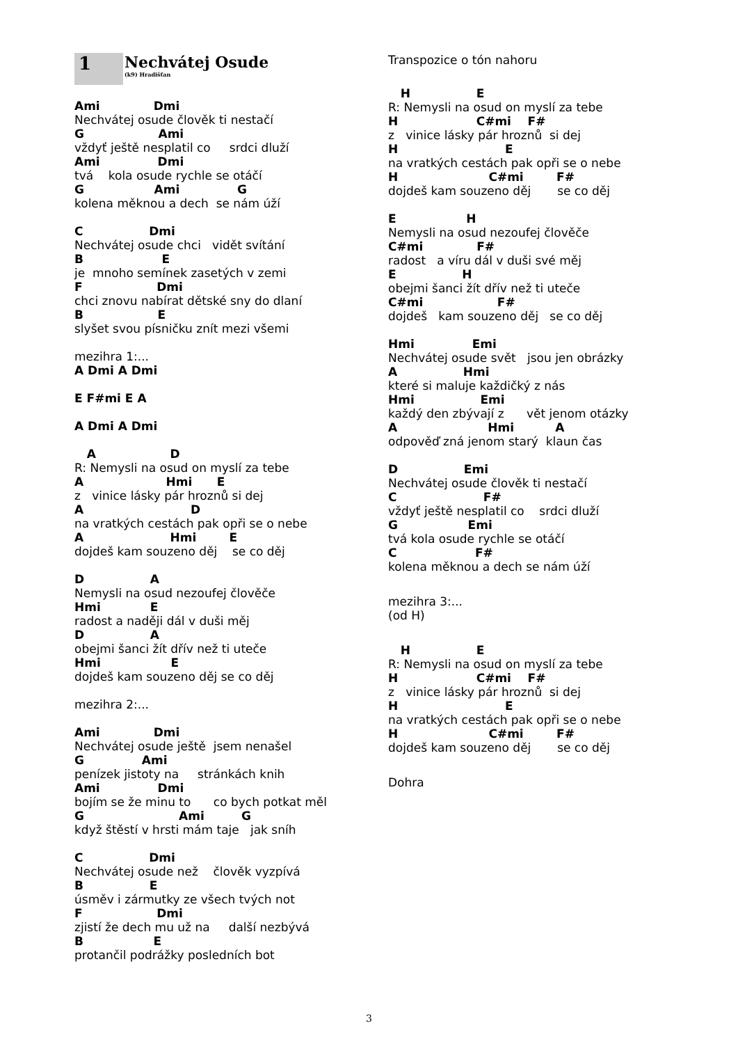1
Nechvátej Osude
(k9) Hradišťan
Ami             Dmi
Nechvátej osude člověk ti nestačí
G                  Ami
vždyť ještě nesplatil co     srdci dluží
Ami              Dmi
tvá    kola osude rychle se otáčí
G                 Ami              G
kolena měknou a dech  se nám úží
C                Dmi
Nechvátej osude chci   vidět svítání
B                   E
je  mnoho semínek zasetých v zemi
F                  Dmi
chci znovu nabírat dětské sny do dlaní
B                  E
slyšet svou písničku znít mezi všemi
mezihra 1:...
A Dmi A Dmi

E F#mi E A

A Dmi A Dmi
   A                  D
R: Nemysli na osud on myslí za tebe
A                    Hmi      E
z   vinice lásky pár hroznů si dej
A                          D
na vratkých cestách pak opři se o nebe
A                     Hmi        E
dojdeš kam souzeno děj    se co děj
D                A
Nemysli na osud nezoufej člověče
Hmi            E
radost a naději dál v duši měj
D                A
obejmi šanci žít dřív než ti uteče
Hmi                 E
dojdeš kam souzeno děj se co děj
mezihra 2:...
Ami             Dmi
Nechvátej osude ještě  jsem nenašel
G              Ami
penízek jistoty na     stránkách knih
Ami              Dmi
bojím se že minu to      co bych potkat měl
G                       Ami         G
když štěstí v hrsti mám taje   jak sníh
C                Dmi
Nechvátej osude než    člověk vyzpívá
B                E
úsměv i zármutky ze všech tvých not
F                  Dmi
zjistí že dech mu už na     další nezbývá
B                 E
protančil podrážky posledních bot
Transpozice o tón nahoru
   H                E
R: Nemysli na osud on myslí za tebe
H                   C#mi    F#
z   vinice lásky pár hroznů  si dej
H                          E
na vratkých cestách pak opři se o nebe
H                      C#mi        F#
dojdeš kam souzeno děj       se co děj
E                 H
Nemysli na osud nezoufej člověče
C#mi             F#
radost   a víru dál v duši své měj
E                H
obejmi šanci žít dřív než ti uteče
C#mi                  F#
dojdeš   kam souzeno děj   se co děj
Hmi              Emi
Nechvátej osude svět   jsou jen obrázky
A                Hmi
které si maluje každičký z nás
Hmi                Emi
každý den zbývají z      vět jenom otázky
A                      Hmi          A
odpověď zná jenom starý  klaun čas
D                Emi
Nechvátej osude člověk ti nestačí
C                     F#
vždyť ještě nesplatil co    srdci dluží
G                 Emi
tvá kola osude rychle se otáčí
C                   F#
kolena měknou a dech se nám úží
mezihra 3:...
(od H)
   H                E
R: Nemysli na osud on myslí za tebe
H                   C#mi    F#
z   vinice lásky pár hroznů  si dej
H                          E
na vratkých cestách pak opři se o nebe
H                      C#mi        F#
dojdeš kam souzeno děj       se co děj
Dohra
3